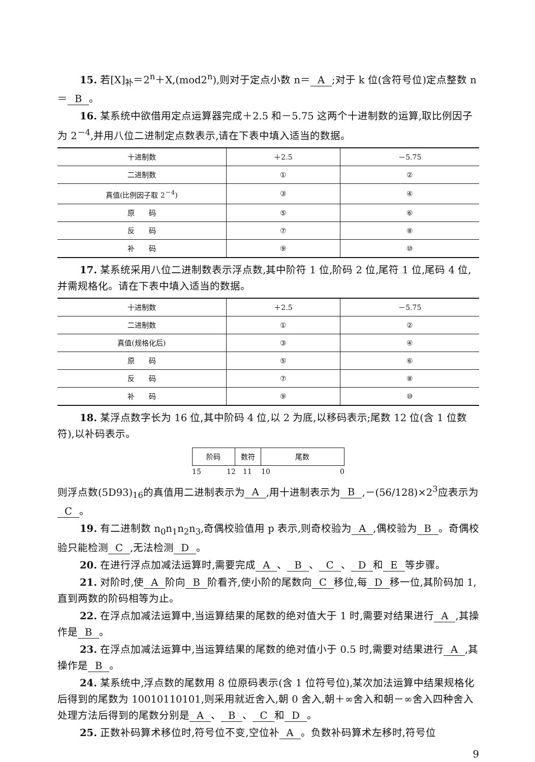15. 若[X]<sub>补</sub>＝2<sup>n</sup>＋X,(mod2<sup>n</sup>),则对于定点小数 n＝ A;对于 k 位(含符号位)定点整数 n＝ B 。
16. 某系统中欲借用定点运算器完成＋2.5 和－5.75 这两个十进制数的运算,取比例因子为 2<sup>－4</sup>,并用八位二进制定点数表示,请在下表中填入适当的数据。
| 十进制数 | ＋2.5 | －5.75 |
| 二进制数 | ① | ② |
| 真值(比例因子取 2<sup>－4</sup>) | ③ | ④ |
| 原 码 | ⑤ | ⑥ |
| 反 码 | ⑦ | ⑧ |
| 补 码 | ⑨ | ⑩ |
17. 某系统采用八位二进制数表示浮点数,其中阶符 1 位,阶码 2 位,尾符 1 位,尾码 4 位,并需规格化。请在下表中填入适当的数据。
| 十进制数 | ＋2.5 | －5.75 |
| 二进制数 | ① | ② |
| 真值(规格化后) | ③ | ④ |
| 原 码 | ⑤ | ⑥ |
| 反 码 | ⑦ | ⑧ |
| 补 码 | ⑨ | ⑩ |
18. 某浮点数字长为 16 位,其中阶码 4 位,以 2 为底,以移码表示;尾数 12 位(含 1 位数符),以补码表示。
| 阶码 | 数符 | 尾数 |
15 12 11 10 0
则浮点数(5D93)<sub>16</sub>的真值用二进制表示为 A,用十进制表示为 B,－(56/128)×2<sup>3</sup>应表示为 C 。
19. 有二进制数 n<sub>0</sub>n<sub>1</sub>n<sub>2</sub>n<sub>3</sub>,奇偶校验值用 p 表示,则奇校验为 A,偶校验为 B 。奇偶校验只能检测 C,无法检测 D 。
20. 在进行浮点加减法运算时,需要完成 A 、 B 、 C 、 D 和 E 等步骤。
21. 对阶时,使 A 阶向 B 阶看齐,使小阶的尾数向 C 移位,每 D 移一位,其阶码加 1,直到两数的阶码相等为止。
22. 在浮点加减法运算中,当运算结果的尾数的绝对值大于 1 时,需要对结果进行 A,其操作是 B 。
23. 在浮点加减法运算中,当运算结果的尾数的绝对值小于 0.5 时,需要对结果进行 A,其操作是 B 。
24. 某系统中,浮点数的尾数用 8 位原码表示(含 1 位符号位),某次加法运算中结果规格化后得到的尾数为 10010110101,则采用就近舍入,朝 0 舍入,朝＋∞舍入和朝－∞舍入四种舍入处理方法后得到的尾数分别是 A 、 B 、 C 和 D 。
25. 正数补码算术移位时,符号位不变,空位补 A 。负数补码算术左移时,符号位
9